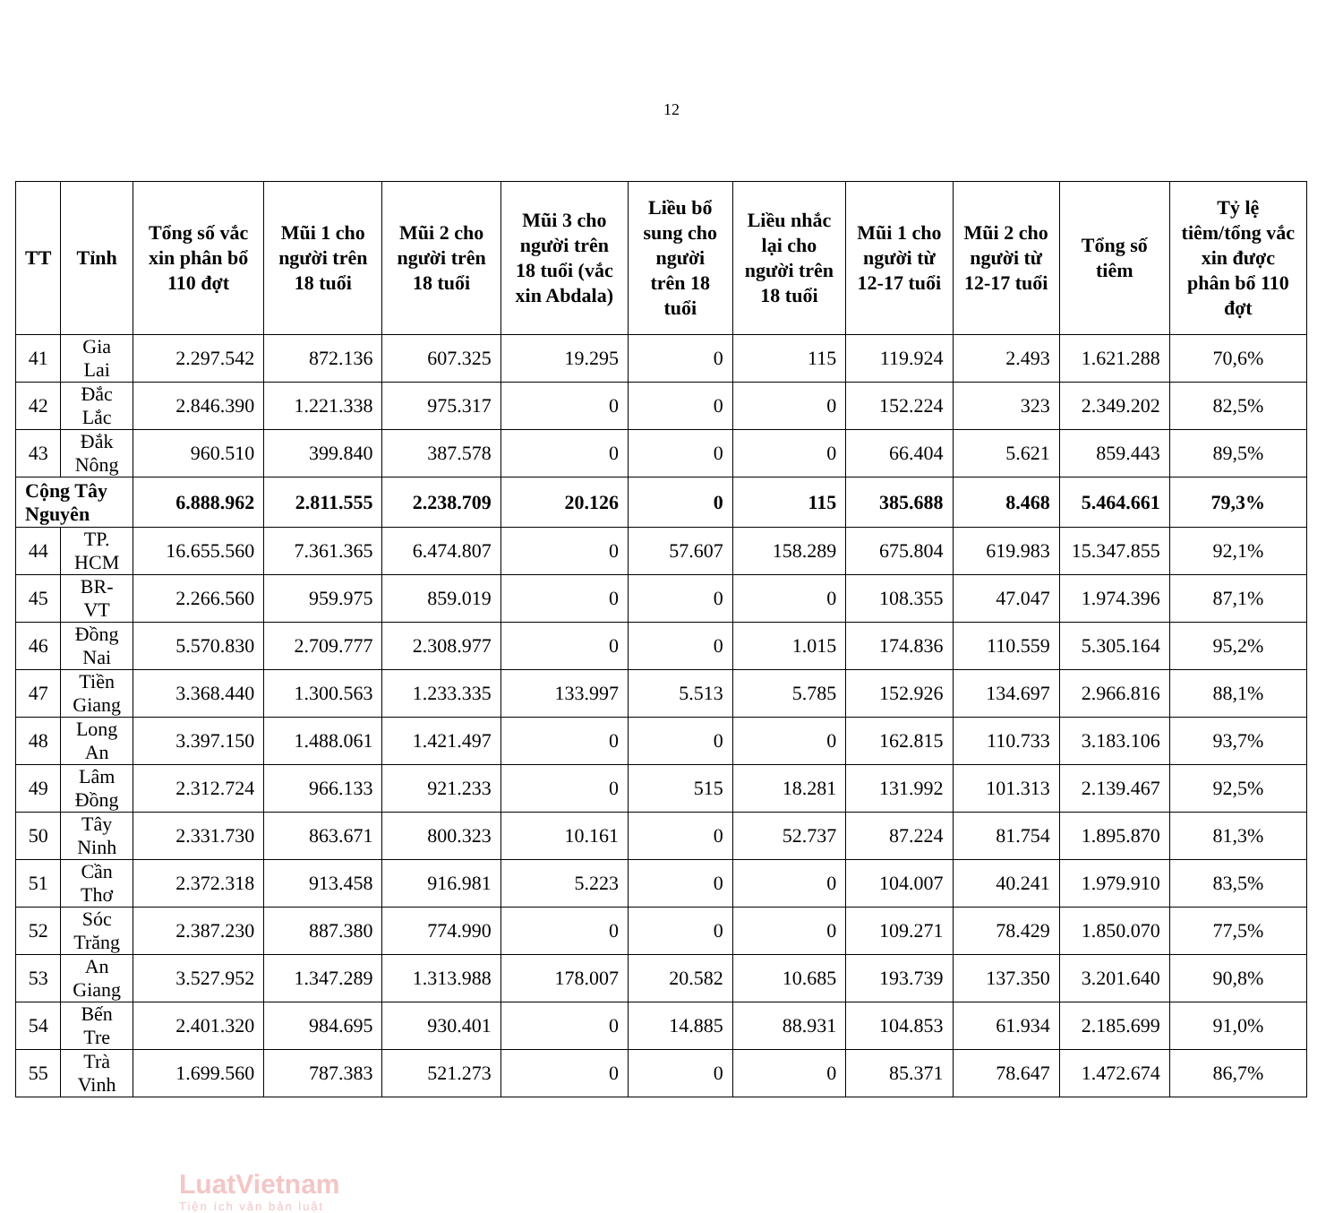12
| TT | Tỉnh | Tổng số vắc xin phân bổ 110 đợt | Mũi 1 cho người trên 18 tuổi | Mũi 2 cho người trên 18 tuổi | Mũi 3 cho người trên 18 tuổi (vắc xin Abdala) | Liều bổ sung cho người trên 18 tuổi | Liều nhắc lại cho người trên 18 tuổi | Mũi 1 cho người từ 12-17 tuổi | Mũi 2 cho người từ 12-17 tuổi | Tổng số tiêm | Tỷ lệ tiêm/tổng vắc xin được phân bổ 110 đợt |
| --- | --- | --- | --- | --- | --- | --- | --- | --- | --- | --- | --- |
| 41 | Gia Lai | 2.297.542 | 872.136 | 607.325 | 19.295 | 0 | 115 | 119.924 | 2.493 | 1.621.288 | 70,6% |
| 42 | Đắc Lắc | 2.846.390 | 1.221.338 | 975.317 | 0 | 0 | 0 | 152.224 | 323 | 2.349.202 | 82,5% |
| 43 | Đắk Nông | 960.510 | 399.840 | 387.578 | 0 | 0 | 0 | 66.404 | 5.621 | 859.443 | 89,5% |
| Cộng Tây Nguyên | | 6.888.962 | 2.811.555 | 2.238.709 | 20.126 | 0 | 115 | 385.688 | 8.468 | 5.464.661 | 79,3% |
| 44 | TP. HCM | 16.655.560 | 7.361.365 | 6.474.807 | 0 | 57.607 | 158.289 | 675.804 | 619.983 | 15.347.855 | 92,1% |
| 45 | BR-VT | 2.266.560 | 959.975 | 859.019 | 0 | 0 | 0 | 108.355 | 47.047 | 1.974.396 | 87,1% |
| 46 | Đồng Nai | 5.570.830 | 2.709.777 | 2.308.977 | 0 | 0 | 1.015 | 174.836 | 110.559 | 5.305.164 | 95,2% |
| 47 | Tiền Giang | 3.368.440 | 1.300.563 | 1.233.335 | 133.997 | 5.513 | 5.785 | 152.926 | 134.697 | 2.966.816 | 88,1% |
| 48 | Long An | 3.397.150 | 1.488.061 | 1.421.497 | 0 | 0 | 0 | 162.815 | 110.733 | 3.183.106 | 93,7% |
| 49 | Lâm Đồng | 2.312.724 | 966.133 | 921.233 | 0 | 515 | 18.281 | 131.992 | 101.313 | 2.139.467 | 92,5% |
| 50 | Tây Ninh | 2.331.730 | 863.671 | 800.323 | 10.161 | 0 | 52.737 | 87.224 | 81.754 | 1.895.870 | 81,3% |
| 51 | Cần Thơ | 2.372.318 | 913.458 | 916.981 | 5.223 | 0 | 0 | 104.007 | 40.241 | 1.979.910 | 83,5% |
| 52 | Sóc Trăng | 2.387.230 | 887.380 | 774.990 | 0 | 0 | 0 | 109.271 | 78.429 | 1.850.070 | 77,5% |
| 53 | An Giang | 3.527.952 | 1.347.289 | 1.313.988 | 178.007 | 20.582 | 10.685 | 193.739 | 137.350 | 3.201.640 | 90,8% |
| 54 | Bến Tre | 2.401.320 | 984.695 | 930.401 | 0 | 14.885 | 88.931 | 104.853 | 61.934 | 2.185.699 | 91,0% |
| 55 | Trà Vinh | 1.699.560 | 787.383 | 521.273 | 0 | 0 | 0 | 85.371 | 78.647 | 1.472.674 | 86,7% |
LuatVietnam
Tiện ích văn bản luật